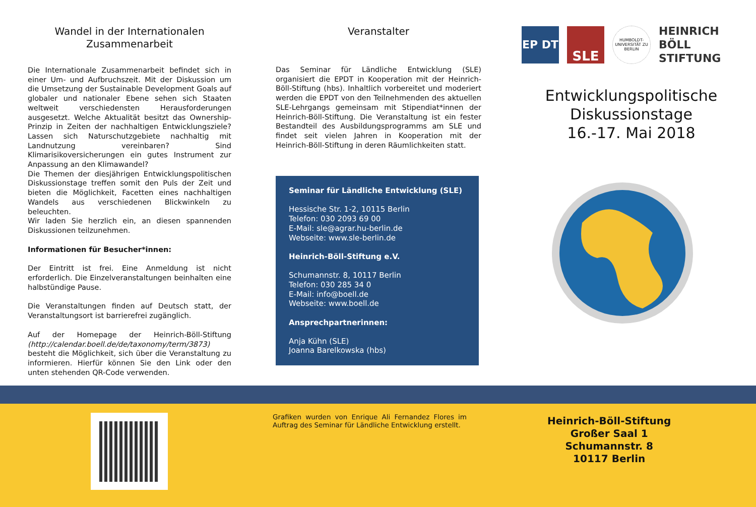Wandel in der Internationalen Zusammenarbeit
Die Internationale Zusammenarbeit befindet sich in einer Um- und Aufbruchszeit. Mit der Diskussion um die Umsetzung der Sustainable Development Goals auf globaler und nationaler Ebene sehen sich Staaten weltweit verschiedensten Herausforderungen ausgesetzt. Welche Aktualität besitzt das Ownership-Prinzip in Zeiten der nachhaltigen Entwicklungsziele? Lassen sich Naturschutzgebiete nachhaltig mit Landnutzung vereinbaren? Sind Klimarisikoversicherungen ein gutes Instrument zur Anpassung an den Klimawandel?
Die Themen der diesjährigen Entwicklungspolitischen Diskussionstage treffen somit den Puls der Zeit und bieten die Möglichkeit, Facetten eines nachhaltigen Wandels aus verschiedenen Blickwinkeln zu beleuchten.
Wir laden Sie herzlich ein, an diesen spannenden Diskussionen teilzunehmen.
Informationen für Besucher*innen:
Der Eintritt ist frei. Eine Anmeldung ist nicht erforderlich. Die Einzelveranstaltungen beinhalten eine halbstündige Pause.
Die Veranstaltungen finden auf Deutsch statt, der Veranstaltungsort ist barrierefrei zugänglich.
Auf der Homepage der Heinrich-Böll-Stiftung (http://calendar.boell.de/de/taxonomy/term/3873) besteht die Möglichkeit, sich über die Veranstaltung zu informieren. Hierfür können Sie den Link oder den unten stehenden QR-Code verwenden.
Veranstalter
Das Seminar für Ländliche Entwicklung (SLE) organisiert die EPDT in Kooperation mit der Heinrich-Böll-Stiftung (hbs). Inhaltlich vorbereitet und moderiert werden die EPDT von den Teilnehmenden des aktuellen SLE-Lehrgangs gemeinsam mit Stipendiat*innen der Heinrich-Böll-Stiftung. Die Veranstaltung ist ein fester Bestandteil des Ausbildungsprogramms am SLE und findet seit vielen Jahren in Kooperation mit der Heinrich-Böll-Stiftung in deren Räumlichkeiten statt.
Seminar für Ländliche Entwicklung (SLE)
Hessische Str. 1-2, 10115 Berlin
Telefon: 030 2093 69 00
E-Mail: sle@agrar.hu-berlin.de
Webseite: www.sle-berlin.de
Heinrich-Böll-Stiftung e.V.
Schumannstr. 8, 10117 Berlin
Telefon: 030 285 34 0
E-Mail: info@boell.de
Webseite: www.boell.de
Ansprechpartnerinnen:
Anja Kühn (SLE)
Joanna Barelkowska (hbs)
EP DT
SLE
HUMBOLDT-UNIVERSITÄT ZU BERLIN
HEINRICH
BÖLL
STIFTUNG
Entwicklungspolitische
Diskussionstage
16.-17. Mai 2018
Grafiken wurden von Enrique Ali Fernandez Flores im Auftrag des Seminar für Ländliche Entwicklung erstellt.
Heinrich-Böll-Stiftung
Großer Saal 1
Schumannstr. 8
10117 Berlin